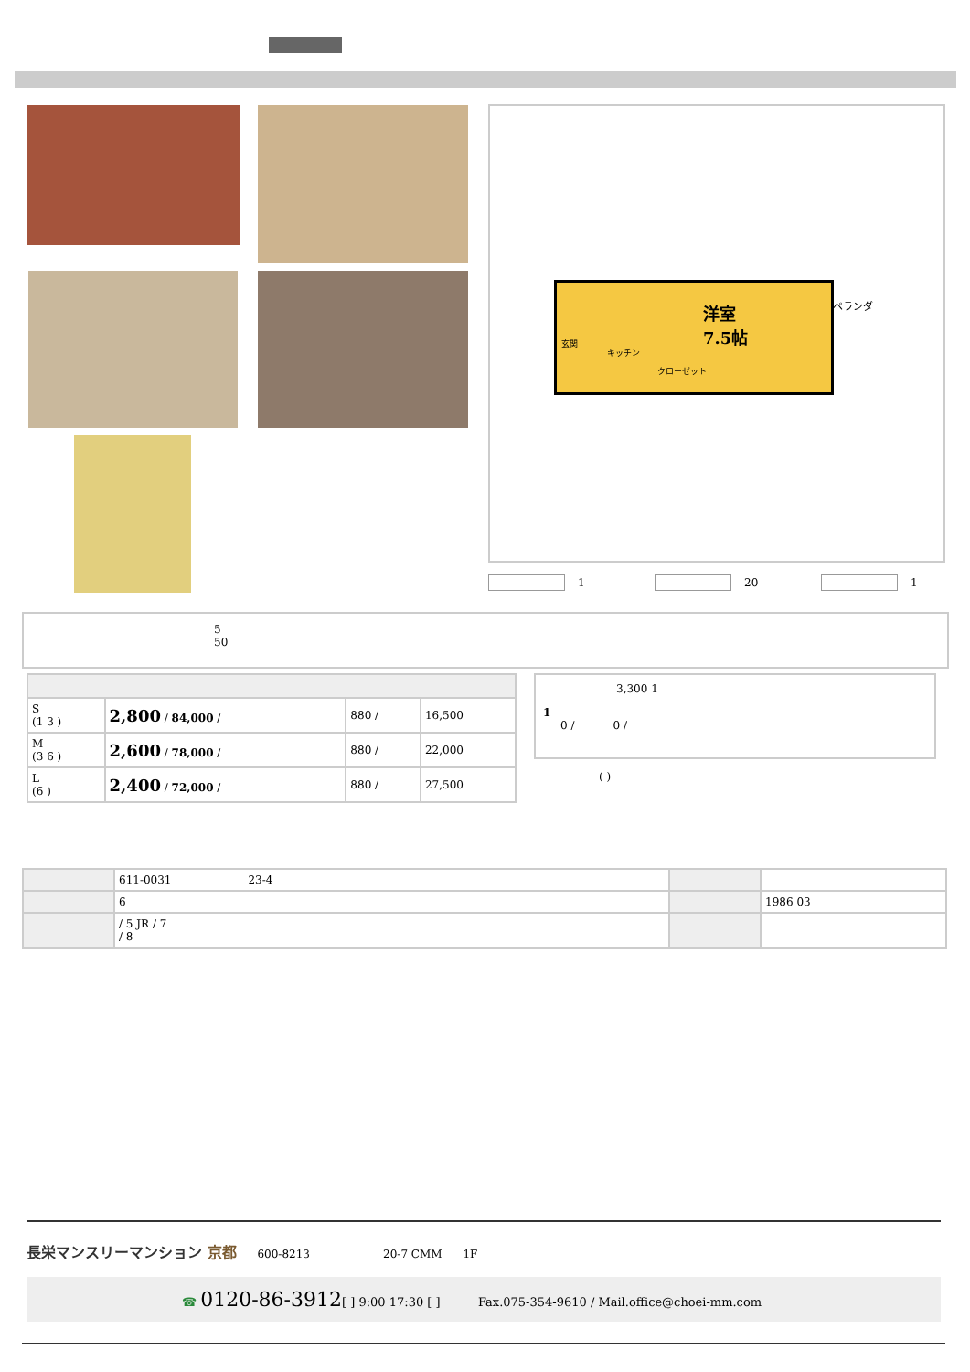洋室
7.5帖
玄関
キッチン
クローゼット
ベランダ
1 20 1
5
50
| S (1 3 ) | 2,800 / 84,000 / | 880 / | 16,500 |
| M (3 6 ) | 2,600 / 78,000 / | 880 / | 22,000 |
| L (6 ) | 2,400 / 72,000 / | 880 / | 27,500 |
3,300 1
1
0 / 0 /
( )
| | 611-0031 23-4 | | |
| | 6 | | 1986 03 |
| | / 5 JR / 7 / 8 | | |
長栄マンスリーマンション 京都 600-8213 20-7 CMM 1F
☎ 0120-86-3912[ ] 9:00 17:30 [ ] Fax.075-354-9610 / Mail.office@choei-mm.com